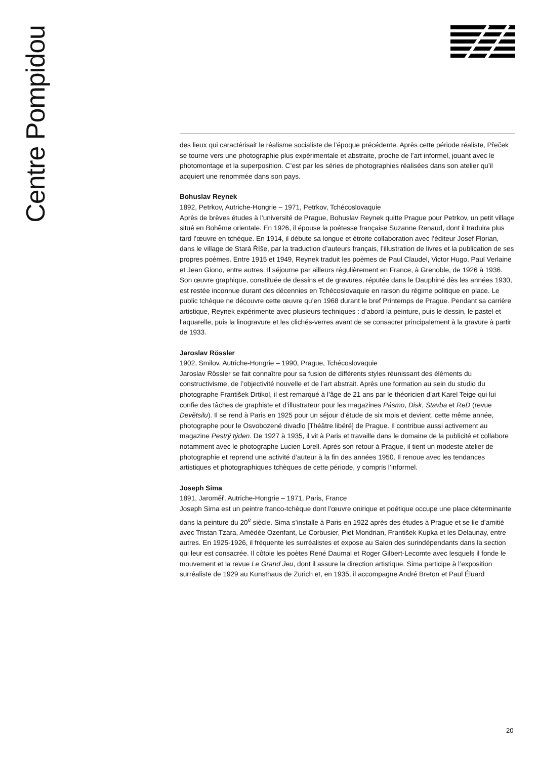Centre Pompidou
des lieux qui caractérisait le réalisme socialiste de l’époque précédente. Après cette période réaliste, Přeček se tourne vers une photographie plus expérimentale et abstraite, proche de l’art informel, jouant avec le photomontage et la superposition. C’est par les séries de photographies réalisées dans son atelier qu’il acquiert une renommée dans son pays.
Bohuslav Reynek
1892, Petrkov, Autriche-Hongrie – 1971, Petrkov, Tchécoslovaquie
Après de brèves études à l’université de Prague, Bohuslav Reynek quitte Prague pour Petrkov, un petit village situé en Bohême orientale. En 1926, il épouse la poétesse française Suzanne Renaud, dont il traduira plus tard l’œuvre en tchèque. En 1914, il débute sa longue et étroite collaboration avec l’éditeur Josef Florian, dans le village de Stará Říše, par la traduction d’auteurs français, l’illustration de livres et la publication de ses propres poèmes. Entre 1915 et 1949, Reynek traduit les poèmes de Paul Claudel, Victor Hugo, Paul Verlaine et Jean Giono, entre autres. Il séjourne par ailleurs régulièrement en France, à Grenoble, de 1926 à 1936. Son œuvre graphique, constituée de dessins et de gravures, réputée dans le Dauphiné dès les années 1930, est restée inconnue durant des décennies en Tchécoslovaquie en raison du régime politique en place. Le public tchèque ne découvre cette œuvre qu’en 1968 durant le bref Printemps de Prague. Pendant sa carrière artistique, Reynek expérimente avec plusieurs techniques : d’abord la peinture, puis le dessin, le pastel et l’aquarelle, puis la linogravure et les clichés-verres avant de se consacrer principalement à la gravure à partir de 1933.
Jaroslav Rössler
1902, Smilov, Autriche-Hongrie – 1990, Prague, Tchécoslovaquie
Jaroslav Rössler se fait connaître pour sa fusion de différents styles réunissant des éléments du constructivisme, de l’objectivité nouvelle et de l’art abstrait. Après une formation au sein du studio du photographe František Drtikol, il est remarqué à l’âge de 21 ans par le théoricien d’art Karel Teige qui lui confie des tâches de graphiste et d’illustrateur pour les magazines Pásmo, Disk, Stavba et ReD (revue Devětsilu). Il se rend à Paris en 1925 pour un séjour d’étude de six mois et devient, cette même année, photographe pour le Osvobozené divadlo [Théâtre libéré] de Prague. Il contribue aussi activement au magazine Pestrý týden. De 1927 à 1935, il vit à Paris et travaille dans le domaine de la publicité et collabore notamment avec le photographe Lucien Lorell. Après son retour à Prague, il tient un modeste atelier de photographie et reprend une activité d’auteur à la fin des années 1950. Il renoue avec les tendances artistiques et photographiques tchèques de cette période, y compris l’informel.
Joseph Sima
1891, Jaroměř, Autriche-Hongrie – 1971, Paris, France
Joseph Sima est un peintre franco-tchèque dont l’œuvre onirique et poétique occupe une place déterminante dans la peinture du 20<sup>e</sup> siècle. Sima s’installe à Paris en 1922 après des études à Prague et se lie d’amitié avec Tristan Tzara, Amédée Ozenfant, Le Corbusier, Piet Mondrian, František Kupka et les Delaunay, entre autres. En 1925-1926, il fréquente les surréalistes et expose au Salon des surindépendants dans la section qui leur est consacrée. Il côtoie les poètes René Daumal et Roger Gilbert-Lecomte avec lesquels il fonde le mouvement et la revue Le Grand Jeu, dont il assure la direction artistique. Sima participe à l’exposition surréaliste de 1929 au Kunsthaus de Zurich et, en 1935, il accompagne André Breton et Paul Éluard
20